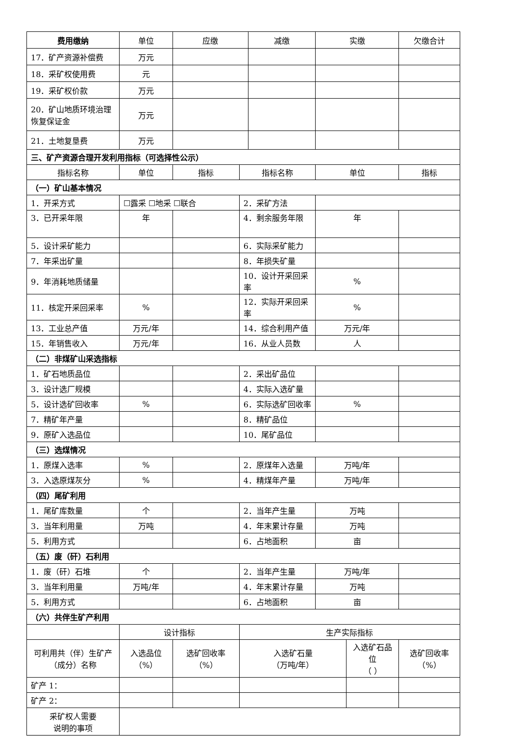| 费用缴纳 | 单位 | 应缴 | | 减缴 | 实缴 | | 欠缴合计 |
| 17．矿产资源补偿费 | 万元 | | | | | | |
| 18．采矿权使用费 | 元 | | | | | | |
| 19．采矿权价款 | 万元 | | | | | | |
| 20．矿山地质环境治理恢复保证金 | 万元 | | | | | | |
| 21．土地复垦费 | 万元 | | | | | | |
| 三、矿产资源合理开发利用指标（可选择性公示） | | | | | | | |
| 指标名称 | 单位 | 指标 | 指标名称 | | 单位 | | 指标 |
| （一）矿山基本情况 | | | | | | | |
| 1．开采方式 | ☐露采 ☐地采 ☐联合 | | 2．采矿方法 | | | | |
| 3．已开采年限 | 年 | | 4．剩余服务年限 | | 年 | | |
| 5．设计采矿能力 | | | 6．实际采矿能力 | | | | |
| 7．年采出矿量 | | | 8．年损失矿量 | | | | |
| 9．年消耗地质储量 | | | 10．设计开采回采率 | | % | | |
| 11．核定开采回采率 | % | | 12．实际开采回采率 | | % | | |
| 13．工业总产值 | 万元/年 | | 14．综合利用产值 | | 万元/年 | | |
| 15．年销售收入 | 万元/年 | | 16．从业人员数 | | 人 | | |
| （二）非煤矿山采选指标 | | | | | | | |
| 1．矿石地质品位 | | | 2．采出矿品位 | | | | |
| 3．设计选厂规模 | | | 4．实际入选矿量 | | | | |
| 5．设计选矿回收率 | % | | 6．实际选矿回收率 | | % | | |
| 7．精矿年产量 | | | 8．精矿品位 | | | | |
| 9．原矿入选品位 | | | 10．尾矿品位 | | | | |
| （三）选煤情况 | | | | | | | |
| 1．原煤入选率 | % | | 2．原煤年入选量 | | 万吨/年 | | |
| 3．入选原煤灰分 | % | | 4．精煤年产量 | | 万吨/年 | | |
| （四）尾矿利用 | | | | | | | |
| 1．尾矿库数量 | 个 | | 2．当年产生量 | | 万吨 | | |
| 3．当年利用量 | 万吨 | | 4．年末累计存量 | | 万吨 | | |
| 5．利用方式 | | | 6．占地面积 | | 亩 | | |
| （五）废（矸）石利用 | | | | | | | |
| 1．废（矸）石堆 | 个 | | 2．当年产生量 | | 万吨/年 | | |
| 3．当年利用量 | 万吨/年 | | 4．年末累计存量 | | 万吨 | | |
| 5．利用方式 | | | 6．占地面积 | | 亩 | | |
| （六）共伴生矿产利用 | | | | | | | |
| | 设计指标 | | 生产实际指标 | | | | |
| 可利用共（伴）生矿产（成分）名称 | 入选品位 （%） | 选矿回收率 （%） | 入选矿石量 （万吨/年） | | | 入选矿石品位 （ ） | 选矿回收率 （%） |
| 矿产 1： | | | | | | | |
| 矿产 2： | | | | | | | |
| 采矿权人需要 说明的事项 | | | | | | | |